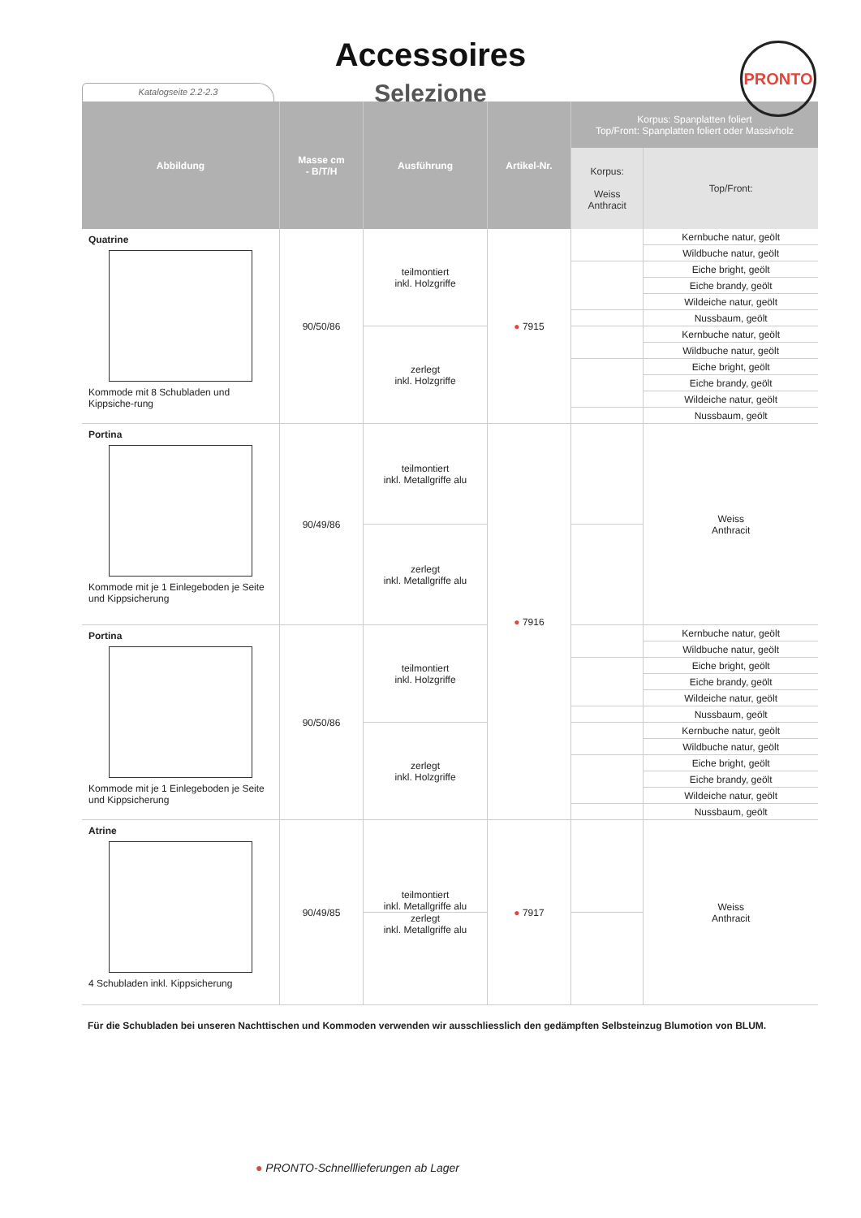PRONTO
Accessoires
Selezione
Katalogseite 2.2-2.3
| Abbildung | Masse cm - B/T/H | Ausführung | Artikel-Nr. | Korpus: Spanplatten foliert Top/Front: Spanplatten foliert oder Massivholz | |
| --- | --- | --- | --- | --- | --- |
| | | | | Korpus: Weiss Anthracit | Top/Front: |
| Quatrine Kommode mit 8 Schubladen und Kippsiche-rung | 90/50/86 | teilmontiert inkl. Holzgriffe | ● 7915 | | Kernbuche natur, geölt |
| | | | | | Wildbuche natur, geölt |
| | | | | | Eiche bright, geölt |
| | | | | | Eiche brandy, geölt |
| | | | | | Wildeiche natur, geölt |
| | | | | | Nussbaum, geölt |
| | | zerlegt inkl. Holzgriffe | | | Kernbuche natur, geölt |
| | | | | | Wildbuche natur, geölt |
| | | | | | Eiche bright, geölt |
| | | | | | Eiche brandy, geölt |
| | | | | | Wildeiche natur, geölt |
| | | | | | Nussbaum, geölt |
| Portina Kommode mit je 1 Einlegeboden je Seite und Kippsicherung | 90/49/86 | teilmontiert inkl. Metallgriffe alu | ● 7916 | | Weiss Anthracit |
| | | zerlegt inkl. Metallgriffe alu | | | |
| Portina Kommode mit je 1 Einlegeboden je Seite und Kippsicherung | 90/50/86 | teilmontiert inkl. Holzgriffe | | | Kernbuche natur, geölt |
| | | | | | Wildbuche natur, geölt |
| | | | | | Eiche bright, geölt |
| | | | | | Eiche brandy, geölt |
| | | | | | Wildeiche natur, geölt |
| | | | | | Nussbaum, geölt |
| | | zerlegt inkl. Holzgriffe | | | Kernbuche natur, geölt |
| | | | | | Wildbuche natur, geölt |
| | | | | | Eiche bright, geölt |
| | | | | | Eiche brandy, geölt |
| | | | | | Wildeiche natur, geölt |
| | | | | | Nussbaum, geölt |
| Atrine 4 Schubladen inkl. Kippsicherung | 90/49/85 | teilmontiert inkl. Metallgriffe alu | ● 7917 | | Weiss Anthracit |
| | | zerlegt inkl. Metallgriffe alu | | | |
Für die Schubladen bei unseren Nachttischen und Kommoden verwenden wir ausschliesslich den gedämpften Selbsteinzug Blumotion von BLUM.
● PRONTO-Schnelllieferungen ab Lager